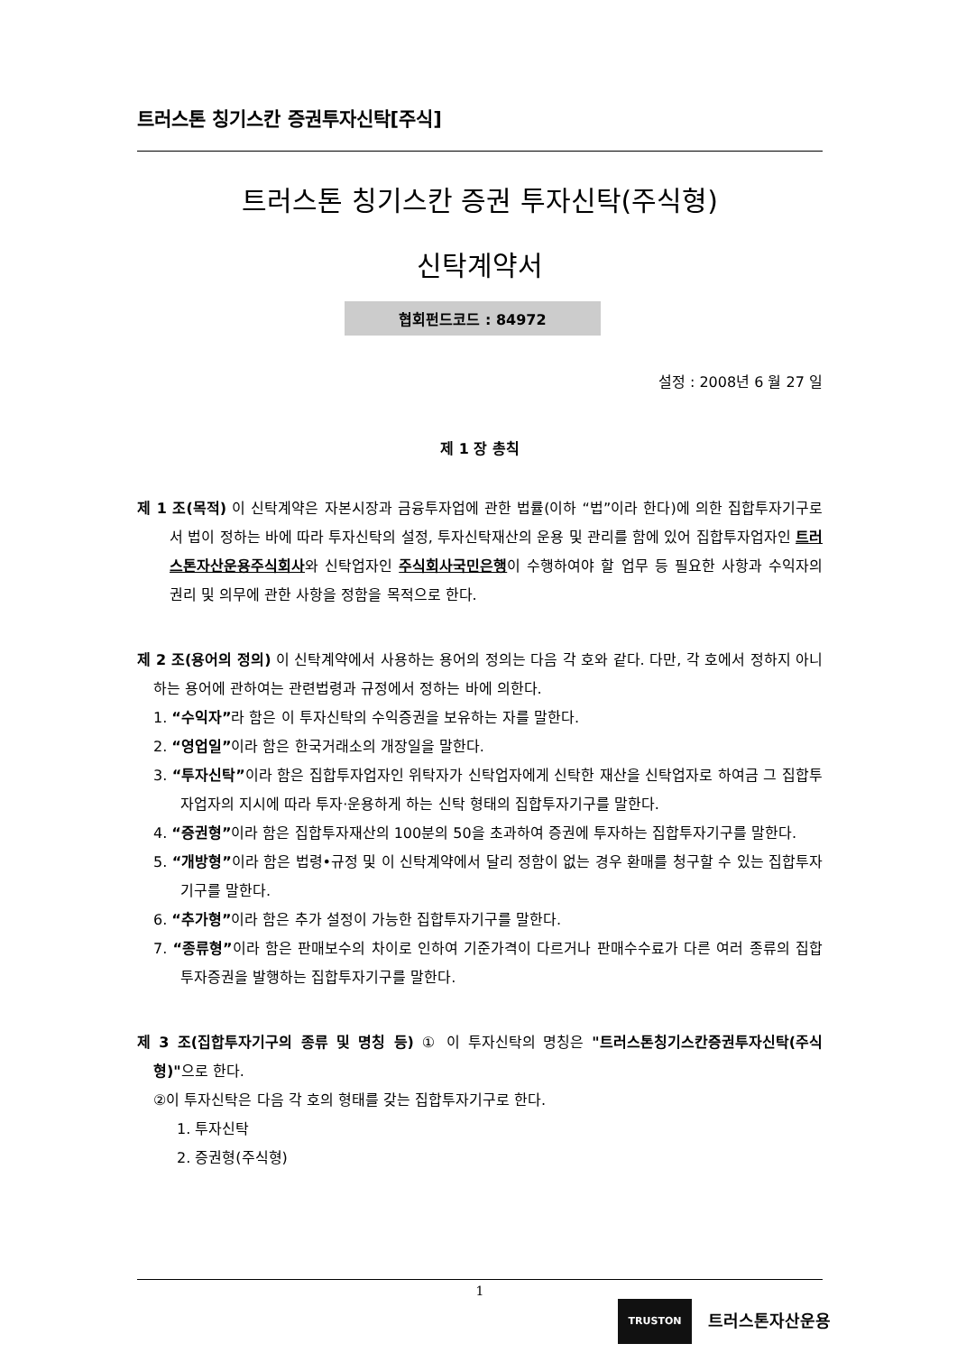트러스톤 칭기스칸 증권투자신탁[주식]
트러스톤 칭기스칸 증권 투자신탁(주식형)
신탁계약서
협회펀드코드 : 84972
설정 : 2008년 6 월 27 일
제 1 장 총칙
제 1 조(목적) 이 신탁계약은 자본시장과 금융투자업에 관한 법률(이하 “법”이라 한다)에 의한 집합투자기구로서 법이 정하는 바에 따라 투자신탁의 설정, 투자신탁재산의 운용 및 관리를 함에 있어 집합투자업자인 트러스톤자산운용주식회사와 신탁업자인 주식회사국민은행이 수행하여야 할 업무 등 필요한 사항과 수익자의 권리 및 의무에 관한 사항을 정함을 목적으로 한다.
제 2 조(용어의 정의) 이 신탁계약에서 사용하는 용어의 정의는 다음 각 호와 같다. 다만, 각 호에서 정하지 아니하는 용어에 관하여는 관련법령과 규정에서 정하는 바에 의한다.
1. “수익자”라 함은 이 투자신탁의 수익증권을 보유하는 자를 말한다.
2. “영업일”이라 함은 한국거래소의 개장일을 말한다.
3. “투자신탁”이라 함은 집합투자업자인 위탁자가 신탁업자에게 신탁한 재산을 신탁업자로 하여금 그 집합투자업자의 지시에 따라 투자·운용하게 하는 신탁 형태의 집합투자기구를 말한다.
4. “증권형”이라 함은 집합투자재산의 100분의 50을 초과하여 증권에 투자하는 집합투자기구를 말한다.
5. “개방형”이라 함은 법령•규정 및 이 신탁계약에서 달리 정함이 없는 경우 환매를 청구할 수 있는 집합투자기구를 말한다.
6. “추가형”이라 함은 추가 설정이 가능한 집합투자기구를 말한다.
7. “종류형”이라 함은 판매보수의 차이로 인하여 기준가격이 다르거나 판매수수료가 다른 여러 종류의 집합투자증권을 발행하는 집합투자기구를 말한다.
제 3 조(집합투자기구의 종류 및 명칭 등) ① 이 투자신탁의 명칭은 "트러스톤칭기스칸증권투자신탁(주식형)"으로 한다.
②이 투자신탁은 다음 각 호의 형태를 갖는 집합투자기구로 한다.
1. 투자신탁
2. 증권형(주식형)
1
TRUSTON
트러스톤자산운용